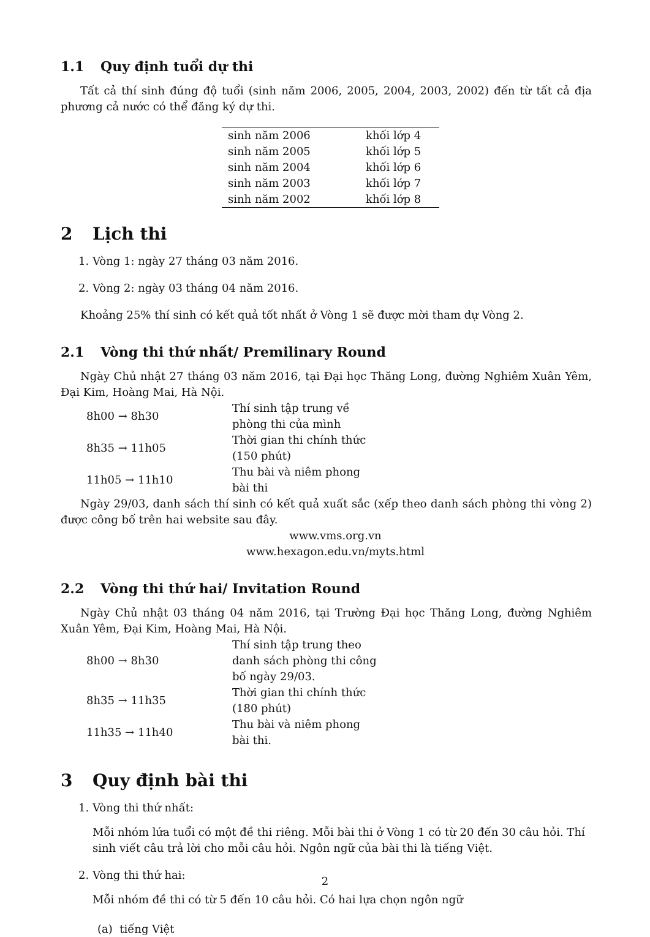1.1 Quy định tuổi dự thi
Tất cả thí sinh đúng độ tuổi (sinh năm 2006, 2005, 2004, 2003, 2002) đến từ tất cả địa phương cả nước có thể đăng ký dự thi.
| sinh năm 2006 | khối lớp 4 |
| sinh năm 2005 | khối lớp 5 |
| sinh năm 2004 | khối lớp 6 |
| sinh năm 2003 | khối lớp 7 |
| sinh năm 2002 | khối lớp 8 |
2 Lịch thi
1. Vòng 1: ngày 27 tháng 03 năm 2016.
2. Vòng 2: ngày 03 tháng 04 năm 2016.
Khoảng 25% thí sinh có kết quả tốt nhất ở Vòng 1 sẽ được mời tham dự Vòng 2.
2.1 Vòng thi thứ nhất/ Premilinary Round
Ngày Chủ nhật 27 tháng 03 năm 2016, tại Đại học Thăng Long, đường Nghiêm Xuân Yêm, Đại Kim, Hoàng Mai, Hà Nội.
| 8h00 → 8h30 | Thí sinh tập trung về phòng thi của mình |
| 8h35 → 11h05 | Thời gian thi chính thức (150 phút) |
| 11h05 → 11h10 | Thu bài và niêm phong bài thi |
Ngày 29/03, danh sách thí sinh có kết quả xuất sắc (xếp theo danh sách phòng thi vòng 2) được công bố trên hai website sau đây.
www.vms.org.vn
www.hexagon.edu.vn/myts.html
2.2 Vòng thi thứ hai/ Invitation Round
Ngày Chủ nhật 03 tháng 04 năm 2016, tại Trường Đại học Thăng Long, đường Nghiêm Xuân Yêm, Đại Kim, Hoàng Mai, Hà Nội.
| 8h00 → 8h30 | Thí sinh tập trung theo danh sách phòng thi công bố ngày 29/03. |
| 8h35 → 11h35 | Thời gian thi chính thức (180 phút) |
| 11h35 → 11h40 | Thu bài và niêm phong bài thi. |
3 Quy định bài thi
1. Vòng thi thứ nhất:
Mỗi nhóm lứa tuổi có một đề thi riêng. Mỗi bài thi ở Vòng 1 có từ 20 đến 30 câu hỏi. Thí sinh viết câu trả lời cho mỗi câu hỏi. Ngôn ngữ của bài thi là tiếng Việt.
2. Vòng thi thứ hai:
Mỗi nhóm đề thi có từ 5 đến 10 câu hỏi. Có hai lựa chọn ngôn ngữ
(a) tiếng Việt
2